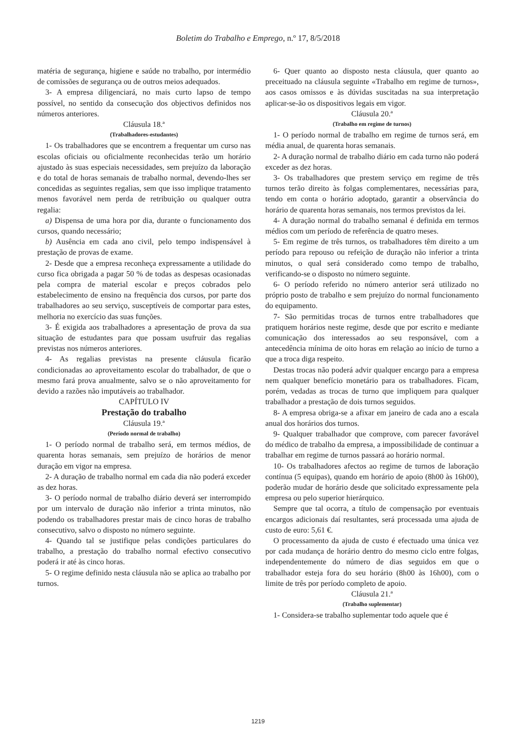Boletim do Trabalho e Emprego, n.º 17, 8/5/2018
matéria de segurança, higiene e saúde no trabalho, por intermédio de comissões de segurança ou de outros meios adequados.
3- A empresa diligenciará, no mais curto lapso de tempo possível, no sentido da consecução dos objectivos definidos nos números anteriores.
Cláusula 18.ª
(Trabalhadores-estudantes)
1- Os trabalhadores que se encontrem a frequentar um curso nas escolas oficiais ou oficialmente reconhecidas terão um horário ajustado às suas especiais necessidades, sem prejuízo da laboração e do total de horas semanais de trabalho normal, devendo-lhes ser concedidas as seguintes regalias, sem que isso implique tratamento menos favorável nem perda de retribuição ou qualquer outra regalia:
a) Dispensa de uma hora por dia, durante o funcionamento dos cursos, quando necessário;
b) Ausência em cada ano civil, pelo tempo indispensável à prestação de provas de exame.
2- Desde que a empresa reconheça expressamente a utilidade do curso fica obrigada a pagar 50 % de todas as despesas ocasionadas pela compra de material escolar e preços cobrados pelo estabelecimento de ensino na frequência dos cursos, por parte dos trabalhadores ao seu serviço, susceptíveis de comportar para estes, melhoria no exercício das suas funções.
3- É exigida aos trabalhadores a apresentação de prova da sua situação de estudantes para que possam usufruir das regalias previstas nos números anteriores.
4- As regalias previstas na presente cláusula ficarão condicionadas ao aproveitamento escolar do trabalhador, de que o mesmo fará prova anualmente, salvo se o não aproveitamento for devido a razões não imputáveis ao trabalhador.
CAPÍTULO IV
Prestação do trabalho
Cláusula 19.ª
(Período normal de trabalho)
1- O período normal de trabalho será, em termos médios, de quarenta horas semanais, sem prejuízo de horários de menor duração em vigor na empresa.
2- A duração de trabalho normal em cada dia não poderá exceder as dez horas.
3- O período normal de trabalho diário deverá ser interrompido por um intervalo de duração não inferior a trinta minutos, não podendo os trabalhadores prestar mais de cinco horas de trabalho consecutivo, salvo o disposto no número seguinte.
4- Quando tal se justifique pelas condições particulares do trabalho, a prestação do trabalho normal efectivo consecutivo poderá ir até às cinco horas.
5- O regime definido nesta cláusula não se aplica ao trabalho por turnos.
6- Quer quanto ao disposto nesta cláusula, quer quanto ao preceituado na cláusula seguinte «Trabalho em regime de turnos», aos casos omissos e às dúvidas suscitadas na sua interpretação aplicar-se-ão os dispositivos legais em vigor.
Cláusula 20.ª
(Trabalho em regime de turnos)
1- O período normal de trabalho em regime de turnos será, em média anual, de quarenta horas semanais.
2- A duração normal de trabalho diário em cada turno não poderá exceder as dez horas.
3- Os trabalhadores que prestem serviço em regime de três turnos terão direito às folgas complementares, necessárias para, tendo em conta o horário adoptado, garantir a observância do horário de quarenta horas semanais, nos termos previstos da lei.
4- A duração normal do trabalho semanal é definida em termos médios com um período de referência de quatro meses.
5- Em regime de três turnos, os trabalhadores têm direito a um período para repouso ou refeição de duração não inferior a trinta minutos, o qual será considerado como tempo de trabalho, verificando-se o disposto no número seguinte.
6- O período referido no número anterior será utilizado no próprio posto de trabalho e sem prejuízo do normal funcionamento do equipamento.
7- São permitidas trocas de turnos entre trabalhadores que pratiquem horários neste regime, desde que por escrito e mediante comunicação dos interessados ao seu responsável, com a antecedência mínima de oito horas em relação ao início de turno a que a troca diga respeito.
Destas trocas não poderá advir qualquer encargo para a empresa nem qualquer benefício monetário para os trabalhadores. Ficam, porém, vedadas as trocas de turno que impliquem para qualquer trabalhador a prestação de dois turnos seguidos.
8- A empresa obriga-se a afixar em janeiro de cada ano a escala anual dos horários dos turnos.
9- Qualquer trabalhador que comprove, com parecer favorável do médico de trabalho da empresa, a impossibilidade de continuar a trabalhar em regime de turnos passará ao horário normal.
10- Os trabalhadores afectos ao regime de turnos de laboração contínua (5 equipas), quando em horário de apoio (8h00 às 16h00), poderão mudar de horário desde que solicitado expressamente pela empresa ou pelo superior hierárquico.
Sempre que tal ocorra, a título de compensação por eventuais encargos adicionais daí resultantes, será processada uma ajuda de custo de euro: 5,61 €.
O processamento da ajuda de custo é efectuado uma única vez por cada mudança de horário dentro do mesmo ciclo entre folgas, independentemente do número de dias seguidos em que o trabalhador esteja fora do seu horário (8h00 às 16h00), com o limite de três por período completo de apoio.
Cláusula 21.ª
(Trabalho suplementar)
1- Considera-se trabalho suplementar todo aquele que é
1219